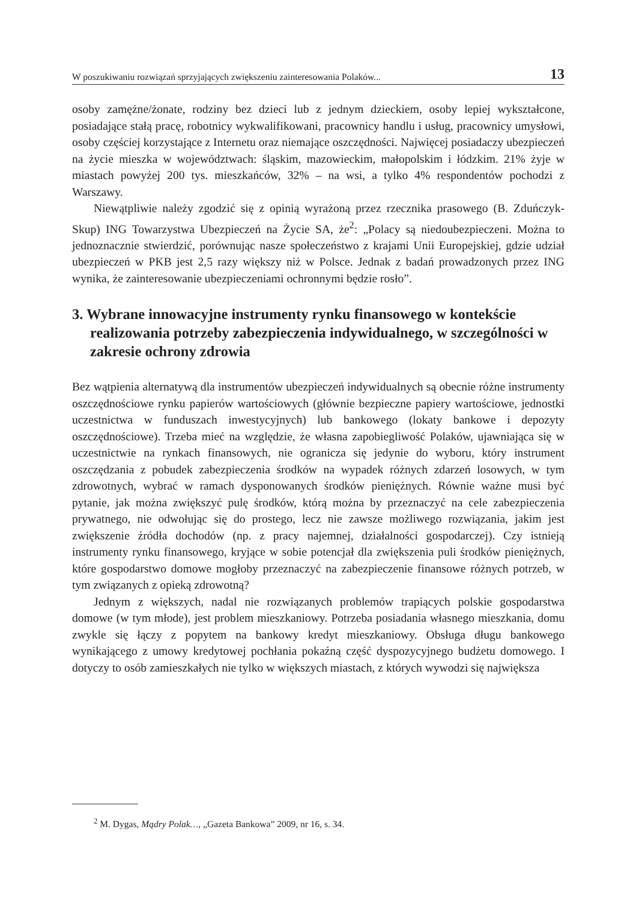W poszukiwaniu rozwiązań sprzyjających zwiększeniu zainteresowania Polaków... 13
osoby zamężne/żonate, rodziny bez dzieci lub z jednym dzieckiem, osoby lepiej wykształcone, posiadające stałą pracę, robotnicy wykwalifikowani, pracownicy handlu i usług, pracownicy umysłowi, osoby częściej korzystające z Internetu oraz niemające oszczędności. Najwięcej posiadaczy ubezpieczeń na życie mieszka w województwach: śląskim, mazowieckim, małopolskim i łódzkim. 21% żyje w miastach powyżej 200 tys. mieszkańców, 32% – na wsi, a tylko 4% respondentów pochodzi z Warszawy.
Niewątpliwie należy zgodzić się z opinią wyrażoną przez rzecznika prasowego (B. Zduńczyk-Skup) ING Towarzystwa Ubezpieczeń na Życie SA, że<sup>2</sup>: „Polacy są niedoubezpieczeni. Można to jednoznacznie stwierdzić, porównując nasze społeczeństwo z krajami Unii Europejskiej, gdzie udział ubezpieczeń w PKB jest 2,5 razy większy niż w Polsce. Jednak z badań prowadzonych przez ING wynika, że zainteresowanie ubezpieczeniami ochronnymi będzie rosło”.
3. Wybrane innowacyjne instrumenty rynku finansowego w kontekście realizowania potrzeby zabezpieczenia indywidualnego, w szczególności w zakresie ochrony zdrowia
Bez wątpienia alternatywą dla instrumentów ubezpieczeń indywidualnych są obecnie różne instrumenty oszczędnościowe rynku papierów wartościowych (głównie bezpieczne papiery wartościowe, jednostki uczestnictwa w funduszach inwestycyjnych) lub bankowego (lokaty bankowe i depozyty oszczędnościowe). Trzeba mieć na względzie, że własna zapobiegliwość Polaków, ujawniająca się w uczestnictwie na rynkach finansowych, nie ogranicza się jedynie do wyboru, który instrument oszczędzania z pobudek zabezpieczenia środków na wypadek różnych zdarzeń losowych, w tym zdrowotnych, wybrać w ramach dysponowanych środków pieniężnych. Równie ważne musi być pytanie, jak można zwiększyć pulę środków, którą można by przeznaczyć na cele zabezpieczenia prywatnego, nie odwołując się do prostego, lecz nie zawsze możliwego rozwiązania, jakim jest zwiększenie źródła dochodów (np. z pracy najemnej, działalności gospodarczej). Czy istnieją instrumenty rynku finansowego, kryjące w sobie potencjał dla zwiększenia puli środków pieniężnych, które gospodarstwo domowe mogłoby przeznaczyć na zabezpieczenie finansowe różnych potrzeb, w tym związanych z opieką zdrowotną?
Jednym z większych, nadal nie rozwiązanych problemów trapiących polskie gospodarstwa domowe (w tym młode), jest problem mieszkaniowy. Potrzeba posiadania własnego mieszkania, domu zwykle się łączy z popytem na bankowy kredyt mieszkaniowy. Obsługa długu bankowego wynikającego z umowy kredytowej pochłania pokaźną część dyspozycyjnego budżetu domowego. I dotyczy to osób zamieszkałych nie tylko w większych miastach, z których wywodzi się największa
<sup>2</sup> M. Dygas, Mądry Polak…, „Gazeta Bankowa” 2009, nr 16, s. 34.